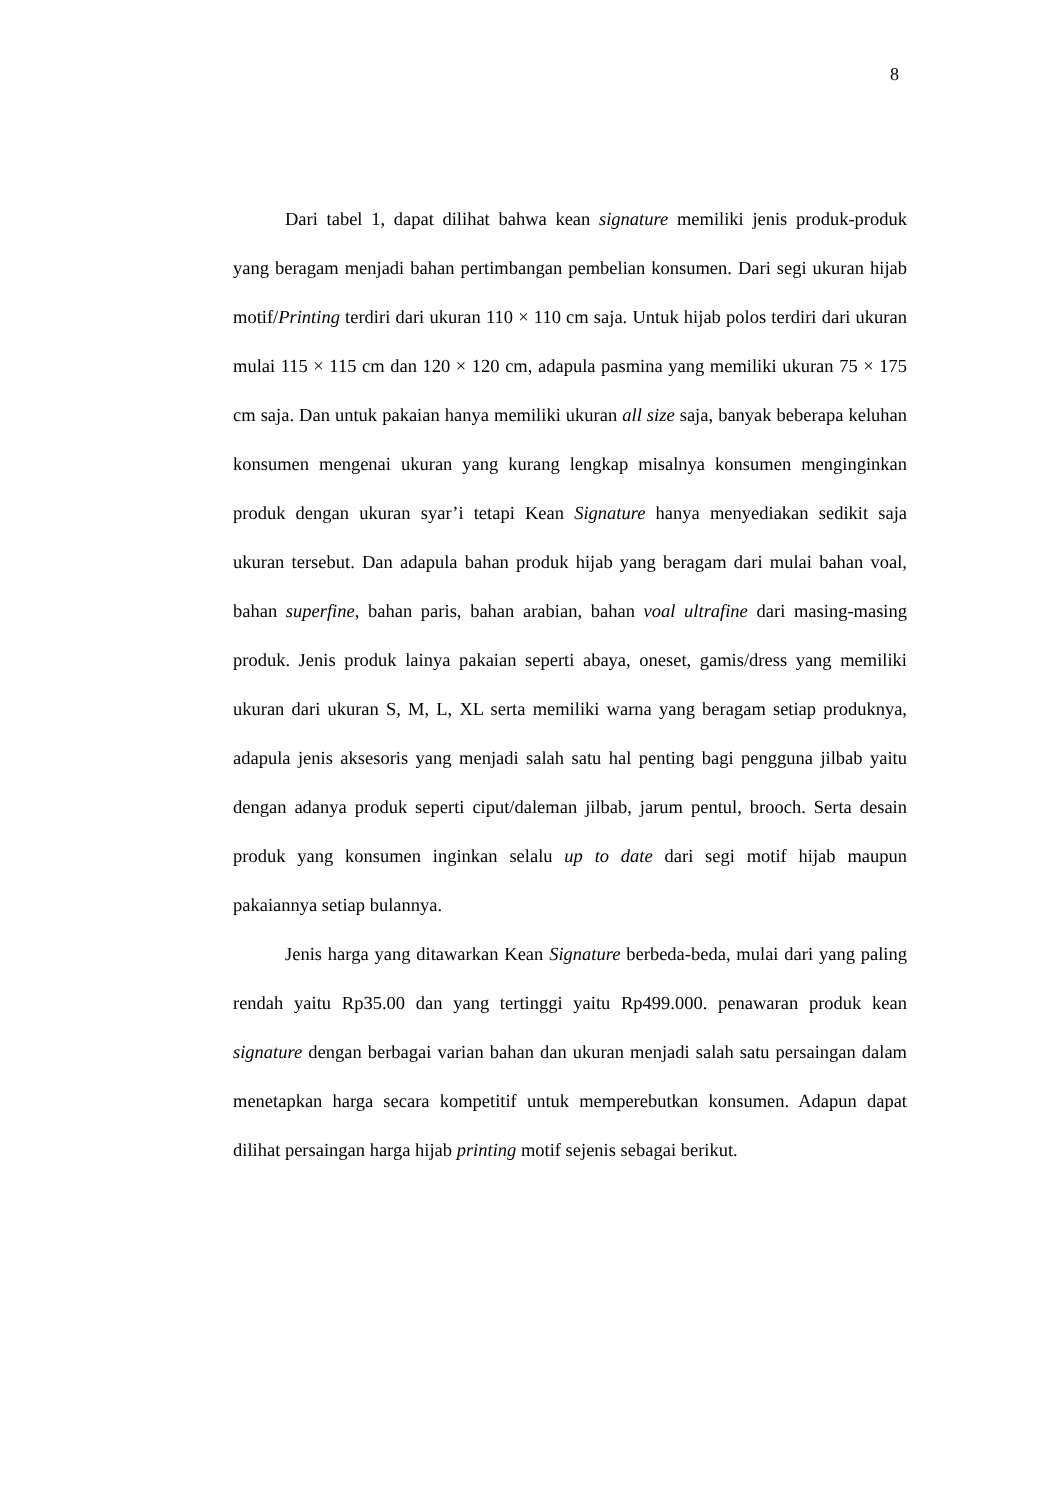8
Dari tabel 1, dapat dilihat bahwa kean signature memiliki jenis produk-produk yang beragam menjadi bahan pertimbangan pembelian konsumen. Dari segi ukuran hijab motif/Printing terdiri dari ukuran 110 × 110 cm saja. Untuk hijab polos terdiri dari ukuran mulai 115 × 115 cm dan 120 × 120 cm, adapula pasmina yang memiliki ukuran 75 × 175 cm saja. Dan untuk pakaian hanya memiliki ukuran all size saja, banyak beberapa keluhan konsumen mengenai ukuran yang kurang lengkap misalnya konsumen menginginkan produk dengan ukuran syar’i tetapi Kean Signature hanya menyediakan sedikit saja ukuran tersebut. Dan adapula bahan produk hijab yang beragam dari mulai bahan voal, bahan superfine, bahan paris, bahan arabian, bahan voal ultrafine dari masing-masing produk. Jenis produk lainya pakaian seperti abaya, oneset, gamis/dress yang memiliki ukuran dari ukuran S, M, L, XL serta memiliki warna yang beragam setiap produknya, adapula jenis aksesoris yang menjadi salah satu hal penting bagi pengguna jilbab yaitu dengan adanya produk seperti ciput/daleman jilbab, jarum pentul, brooch. Serta desain produk yang konsumen inginkan selalu up to date dari segi motif hijab maupun pakaiannya setiap bulannya.
Jenis harga yang ditawarkan Kean Signature berbeda-beda, mulai dari yang paling rendah yaitu Rp35.00 dan yang tertinggi yaitu Rp499.000. penawaran produk kean signature dengan berbagai varian bahan dan ukuran menjadi salah satu persaingan dalam menetapkan harga secara kompetitif untuk memperebutkan konsumen. Adapun dapat dilihat persaingan harga hijab printing motif sejenis sebagai berikut.